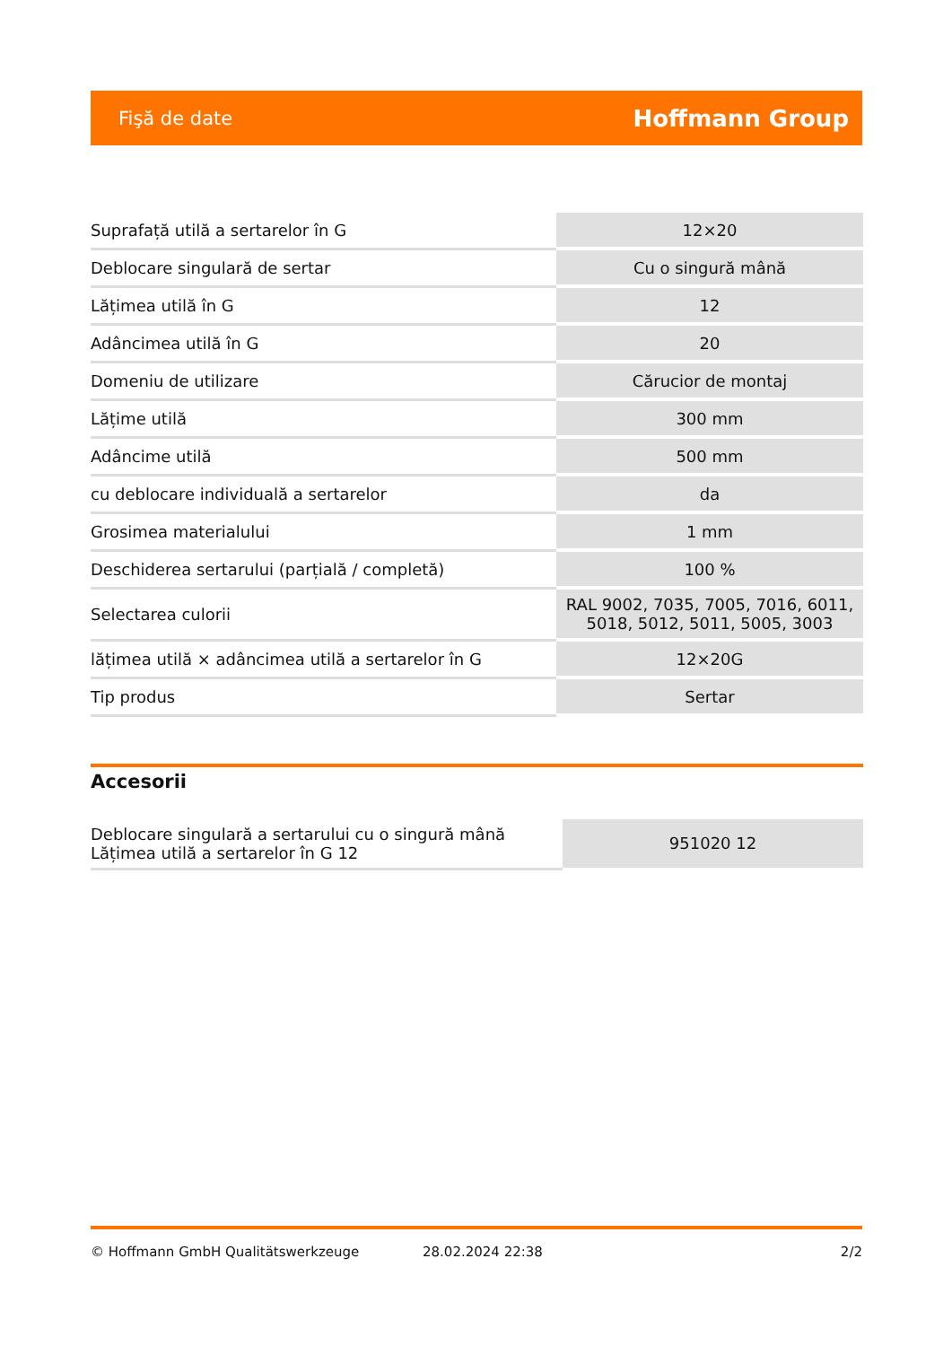Fişă de date Hoffmann Group
| Suprafață utilă a sertarelor în G | 12×20 |
| Deblocare singulară de sertar | Cu o singură mână |
| Lățimea utilă în G | 12 |
| Adâncimea utilă în G | 20 |
| Domeniu de utilizare | Cărucior de montaj |
| Lățime utilă | 300 mm |
| Adâncime utilă | 500 mm |
| cu deblocare individuală a sertarelor | da |
| Grosimea materialului | 1 mm |
| Deschiderea sertarului (parțială / completă) | 100 % |
| Selectarea culorii | RAL 9002, 7035, 7005, 7016, 6011, 5018, 5012, 5011, 5005, 3003 |
| lățimea utilă × adâncimea utilă a sertarelor în G | 12×20G |
| Tip produs | Sertar |
Accesorii
| Deblocare singulară a sertarului cu o singură mână Lățimea utilă a sertarelor în G 12 | 951020 12 |
© Hoffmann GmbH Qualitätswerkzeuge 28.02.2024 22:38 2/2